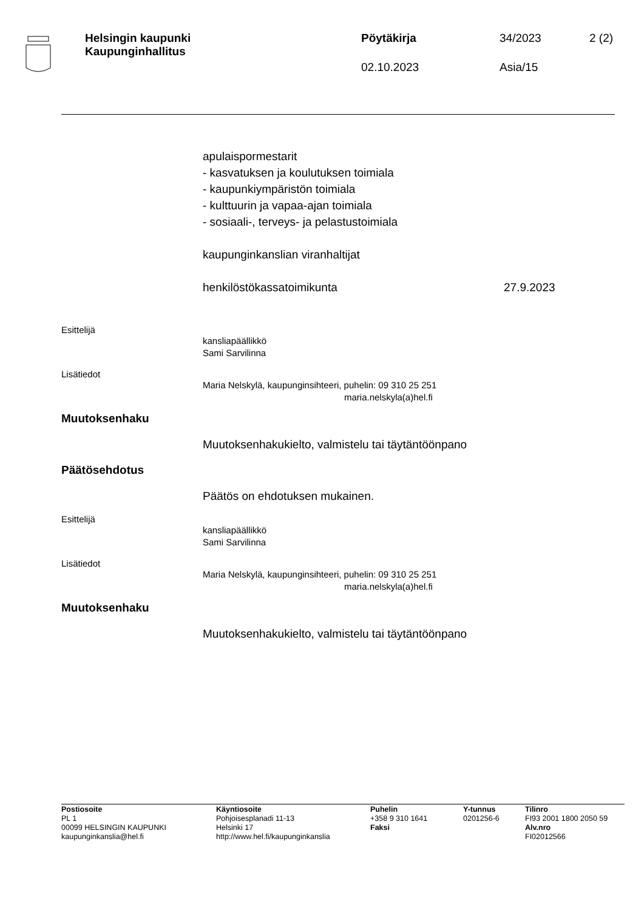Helsingin kaupunki
Kaupunginhallitus
Pöytäkirja
02.10.2023
34/2023
Asia/15
2 (2)
apulaispormestarit
- kasvatuksen ja koulutuksen toimiala
- kaupunkiympäristön toimiala
- kulttuurin ja vapaa-ajan toimiala
- sosiaali-, terveys- ja pelastustoimiala
kaupunginkanslian viranhaltijat
henkilöstökassatoimikunta 27.9.2023
Esittelijä
kansliapäällikkö
Sami Sarvilinna
Lisätiedot
Maria Nelskylä, kaupunginsihteeri, puhelin: 09 310 25 251
maria.nelskyla(a)hel.fi
Muutoksenhaku
Muutoksenhakukielto, valmistelu tai täytäntöönpano
Päätösehdotus
Päätös on ehdotuksen mukainen.
Esittelijä
kansliapäällikkö
Sami Sarvilinna
Lisätiedot
Maria Nelskylä, kaupunginsihteeri, puhelin: 09 310 25 251
maria.nelskyla(a)hel.fi
Muutoksenhaku
Muutoksenhakukielto, valmistelu tai täytäntöönpano
Postiosoite
PL 1
00099 HELSINGIN KAUPUNKI
kaupunginkanslia@hel.fi
Käyntiosoite
Pohjoisesplanadi 11-13
Helsinki 17
http://www.hel.fi/kaupunginkanslia
Puhelin
+358 9 310 1641
Faksi
Y-tunnus
0201256-6
Tilinro
FI93 2001 1800 2050 59
Alv.nro
FI02012566